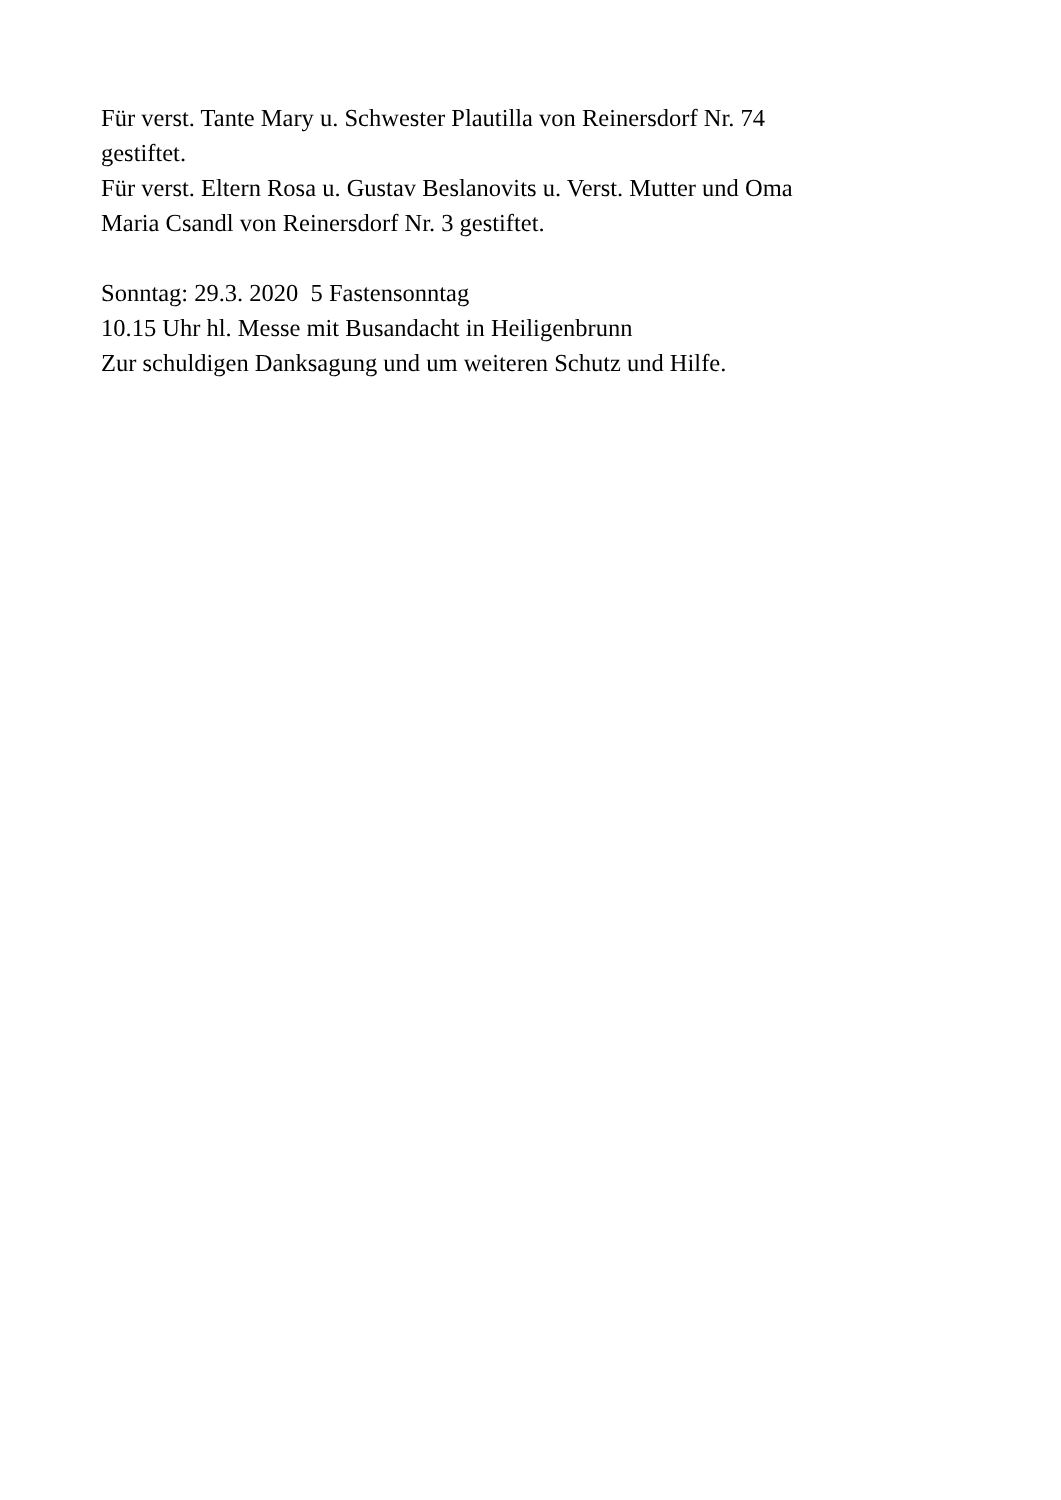Für verst. Tante Mary u. Schwester Plautilla von Reinersdorf Nr. 74
gestiftet.
Für verst. Eltern Rosa u. Gustav Beslanovits u. Verst. Mutter und Oma
Maria Csandl von Reinersdorf Nr. 3 gestiftet.
Sonntag: 29.3. 2020 5 Fastensonntag
10.15 Uhr hl. Messe mit Busandacht in Heiligenbrunn
Zur schuldigen Danksagung und um weiteren Schutz und Hilfe.